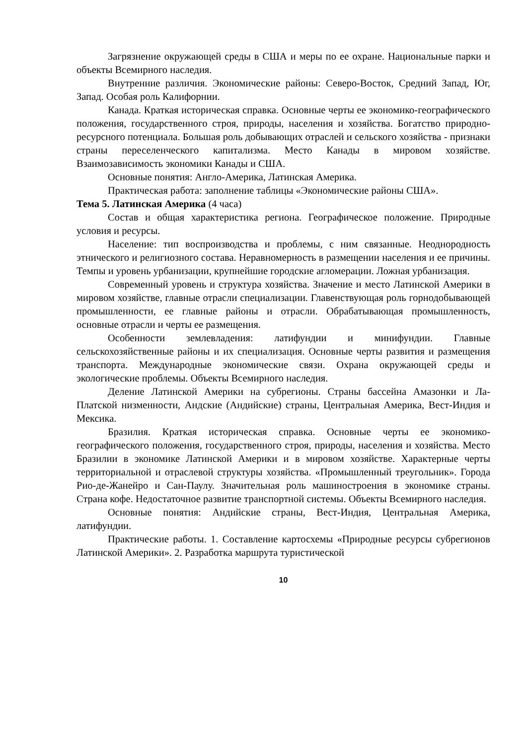Загрязнение окружающей среды в США и меры по ее охране. Национальные парки и объекты Всемирного наследия.
Внутренние различия. Экономические районы: Северо-Восток, Средний Запад, Юг, Запад. Особая роль Калифорнии.
Канада. Краткая историческая справка. Основные черты ее экономико-географического положения, государственного строя, природы, населения и хозяйства. Богатство природно-ресурсного потенциала. Большая роль добывающих отраслей и сельского хозяйства - признаки страны переселенческого капитализма. Место Канады в мировом хозяйстве. Взаимозависимость экономики Канады и США.
Основные понятия: Англо-Америка, Латинская Америка.
Практическая работа: заполнение таблицы «Экономические районы США».
Тема 5. Латинская Америка (4 часа)
Состав и общая характеристика региона. Географическое положение. Природные условия и ресурсы.
Население: тип воспроизводства и проблемы, с ним связанные. Неоднородность этнического и религиозного состава. Неравномерность в размещении населения и ее причины. Темпы и уровень урбанизации, крупнейшие городские агломерации. Ложная урбанизация.
Современный уровень и структура хозяйства. Значение и место Латинской Америки в мировом хозяйстве, главные отрасли специализации. Главенствующая роль горнодобывающей промышленности, ее главные районы и отрасли. Обрабатывающая промышленность, основные отрасли и черты ее размещения.
Особенности землевладения: латифундии и минифундии. Главные сельскохозяйственные районы и их специализация. Основные черты развития и размещения транспорта. Международные экономические связи. Охрана окружающей среды и экологические проблемы. Объекты Всемирного наследия.
Деление Латинской Америки на субрегионы. Страны бассейна Амазонки и Ла-Платской низменности, Андские (Андийские) страны, Центральная Америка, Вест-Индия и Мексика.
Бразилия. Краткая историческая справка. Основные черты ее экономико-географического положения, государственного строя, природы, населения и хозяйства. Место Бразилии в экономике Латинской Америки и в мировом хозяйстве. Характерные черты территориальной и отраслевой структуры хозяйства. «Промышленный треугольник». Города Рио-де-Жанейро и Сан-Паулу. Значительная роль машиностроения в экономике страны. Страна кофе. Недостаточное развитие транспортной системы. Объекты Всемирного наследия.
Основные понятия: Андийские страны, Вест-Индия, Центральная Америка, латифундии.
Практические работы. 1. Составление картосхемы «Природные ресурсы субрегионов Латинской Америки». 2. Разработка маршрута туристической
10